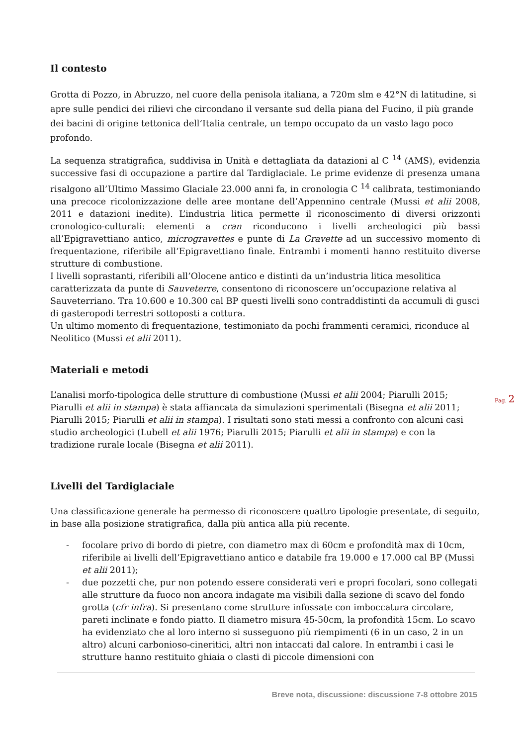Il contesto
Grotta di Pozzo, in Abruzzo, nel cuore della penisola italiana, a 720m slm e 42°N di latitudine, si apre sulle pendici dei rilievi che circondano il versante sud della piana del Fucino, il più grande dei bacini di origine tettonica dell’Italia centrale, un tempo occupato da un vasto lago poco profondo.
La sequenza stratigrafica, suddivisa in Unità e dettagliata da datazioni al C <sup>14</sup> (AMS), evidenzia successive fasi di occupazione a partire dal Tardiglaciale. Le prime evidenze di presenza umana risalgono all’Ultimo Massimo Glaciale 23.000 anni fa, in cronologia C <sup>14</sup> calibrata, testimoniando una precoce ricolonizzazione delle aree montane dell’Appennino centrale (Mussi et alii 2008, 2011 e datazioni inedite). L’industria litica permette il riconoscimento di diversi orizzonti cronologico-culturali: elementi a cran riconducono i livelli archeologici più bassi all’Epigravettiano antico, microgravettes e punte di La Gravette ad un successivo momento di frequentazione, riferibile all’Epigravettiano finale. Entrambi i momenti hanno restituito diverse strutture di combustione.
I livelli soprastanti, riferibili all’Olocene antico e distinti da un’industria litica mesolitica caratterizzata da punte di Sauveterre, consentono di riconoscere un’occupazione relativa al Sauveterriano. Tra 10.600 e 10.300 cal BP questi livelli sono contraddistinti da accumuli di gusci di gasteropodi terrestri sottoposti a cottura.
Un ultimo momento di frequentazione, testimoniato da pochi frammenti ceramici, riconduce al Neolitico (Mussi et alii 2011).
Materiali e metodi
L’analisi morfo-tipologica delle strutture di combustione (Mussi et alii 2004; Piarulli 2015; Piarulli et alii in stampa) è stata affiancata da simulazioni sperimentali (Bisegna et alii 2011; Piarulli 2015; Piarulli et alii in stampa). I risultati sono stati messi a confronto con alcuni casi studio archeologici (Lubell et alii 1976; Piarulli 2015; Piarulli et alii in stampa) e con la tradizione rurale locale (Bisegna et alii 2011).
Livelli del Tardiglaciale
Una classificazione generale ha permesso di riconoscere quattro tipologie presentate, di seguito, in base alla posizione stratigrafica, dalla più antica alla più recente.
- focolare privo di bordo di pietre, con diametro max di 60cm e profondità max di 10cm, riferibile ai livelli dell’Epigravettiano antico e databile fra 19.000 e 17.000 cal BP (Mussi et alii 2011);
- due pozzetti che, pur non potendo essere considerati veri e propri focolari, sono collegati alle strutture da fuoco non ancora indagate ma visibili dalla sezione di scavo del fondo grotta (cfr infra). Si presentano come strutture infossate con imboccatura circolare, pareti inclinate e fondo piatto. Il diametro misura 45-50cm, la profondità 15cm. Lo scavo ha evidenziato che al loro interno si susseguono più riempimenti (6 in un caso, 2 in un altro) alcuni carbonioso-cineritici, altri non intaccati dal calore. In entrambi i casi le strutture hanno restituito ghiaia o clasti di piccole dimensioni con
Pag. 2
Breve nota, discussione: discussione 7-8 ottobre 2015